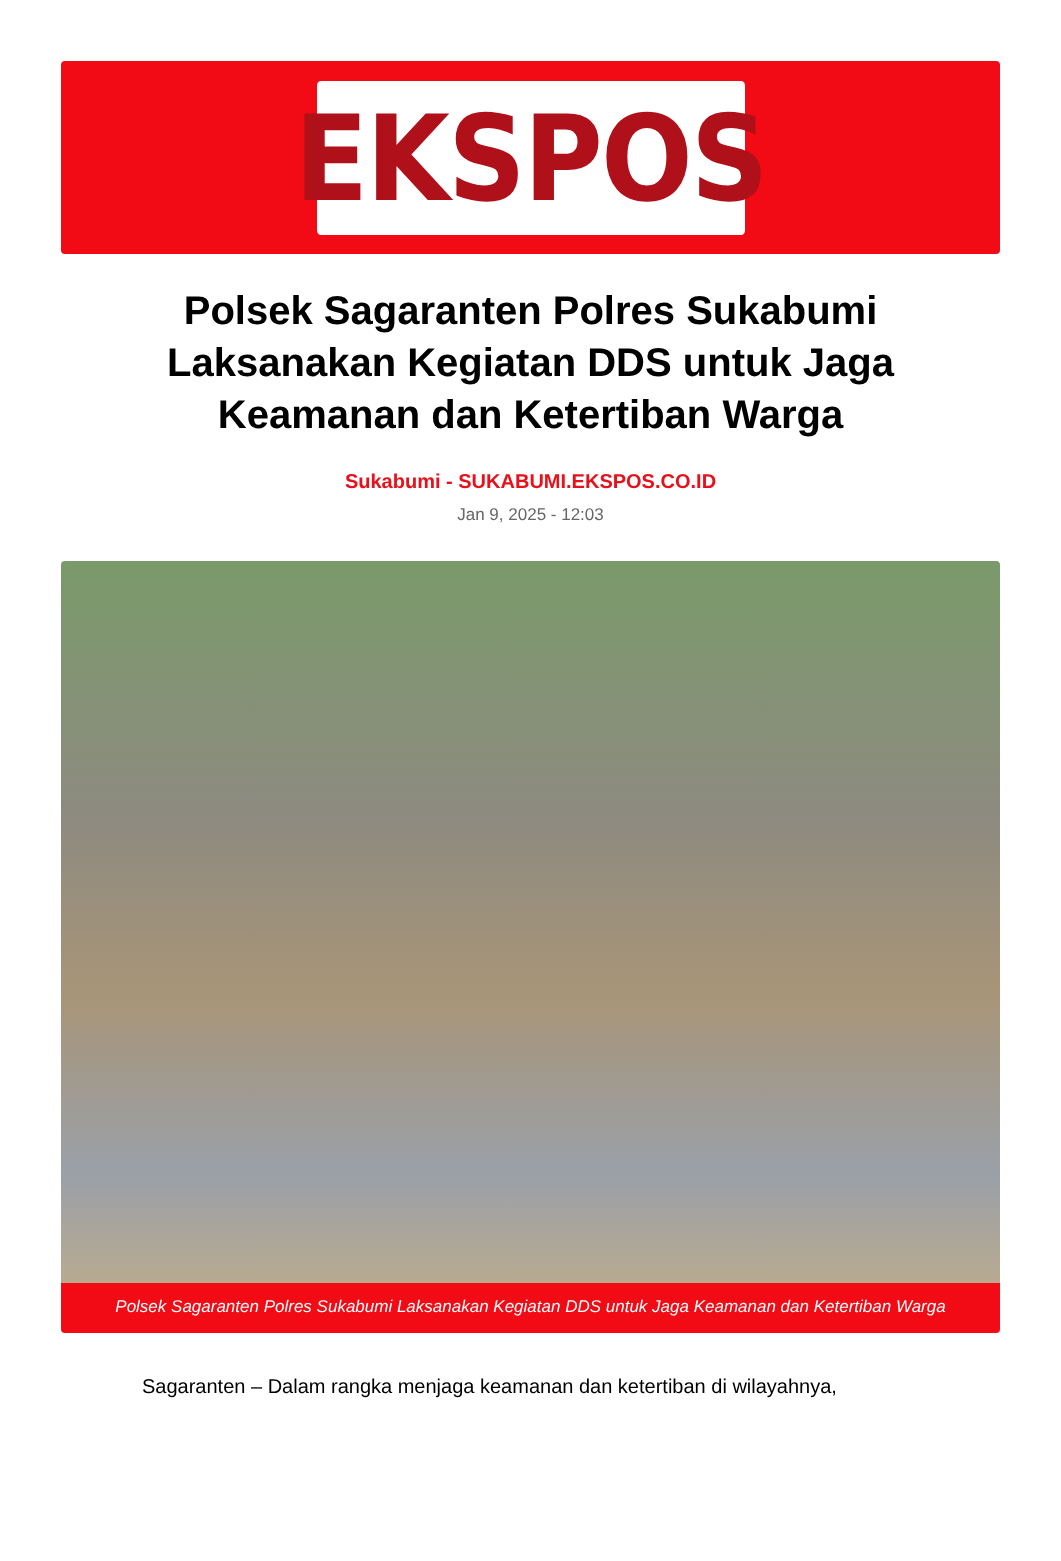EKSPOS
Polsek Sagaranten Polres Sukabumi Laksanakan Kegiatan DDS untuk Jaga Keamanan dan Ketertiban Warga
Sukabumi - SUKABUMI.EKSPOS.CO.ID
Jan 9, 2025 - 12:03
Polsek Sagaranten Polres Sukabumi Laksanakan Kegiatan DDS untuk Jaga Keamanan dan Ketertiban Warga
Sagaranten – Dalam rangka menjaga keamanan dan ketertiban di wilayahnya,